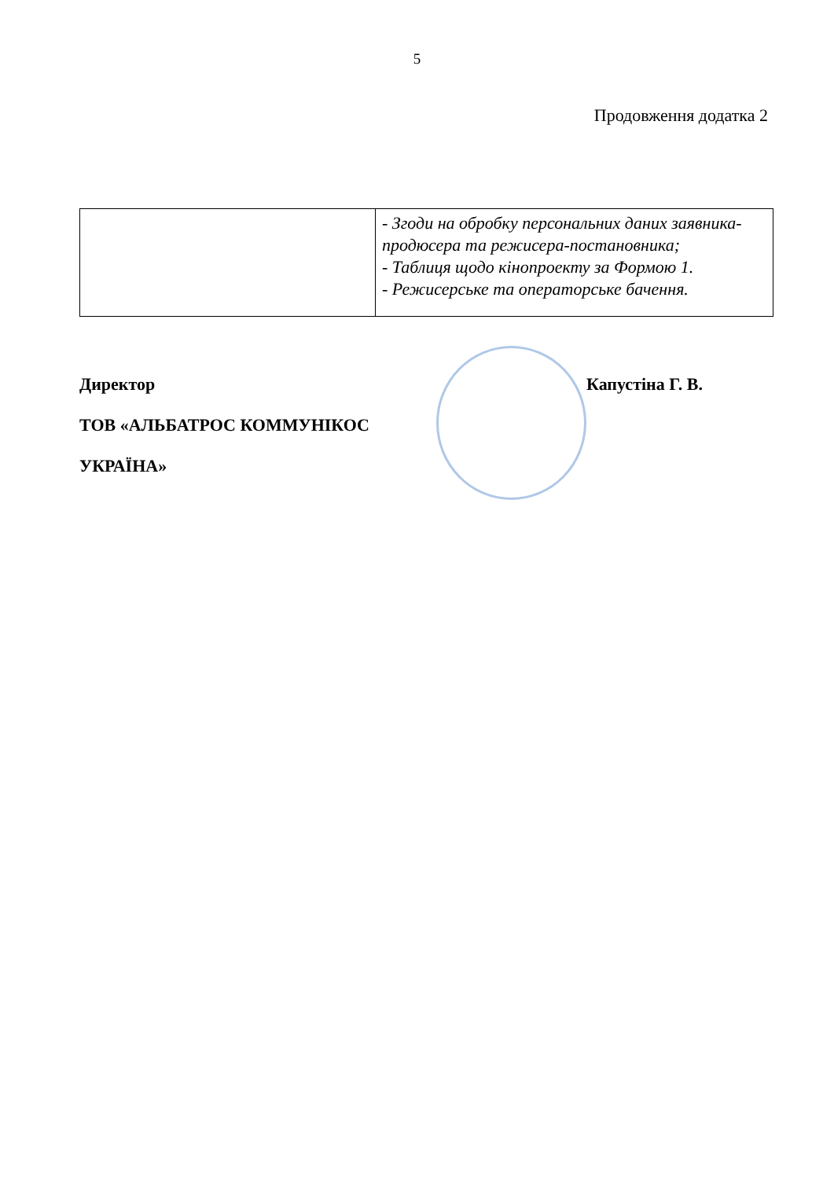5
Продовження додатка 2
| | - Згоди на обробку персональних даних заявника-продюсера та режисера-постановника; - Таблиця щодо кінопроекту за Формою 1. - Режисерське та операторське бачення. |
Директор
ТОВ «АЛЬБАТРОС КОММУНІКОС
УКРАЇНА»
Капустіна Г. В.